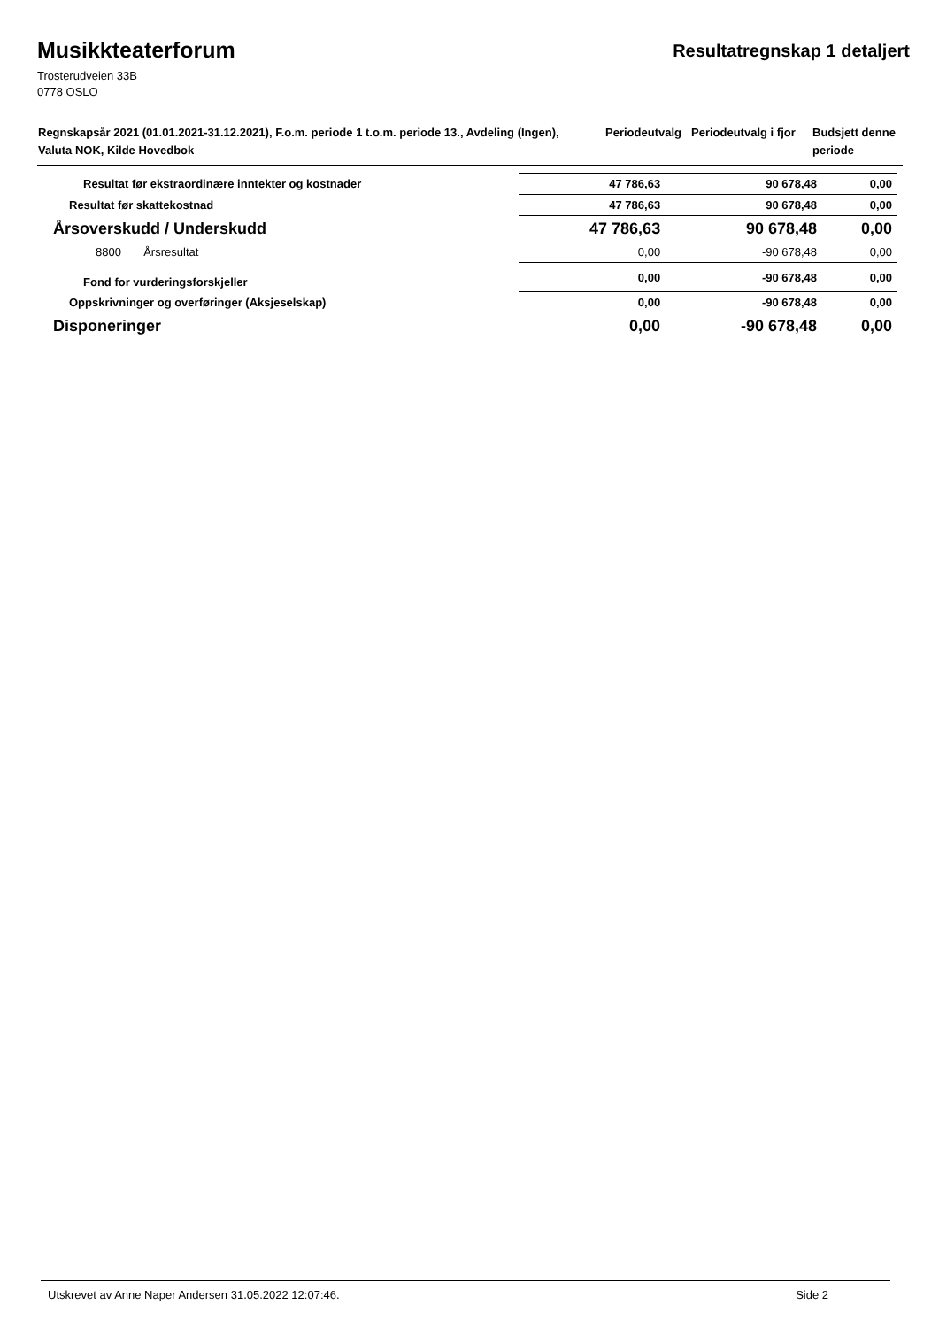Musikkteaterforum
Resultatregnskap 1 detaljert
Trosterudveien 33B
0778 OSLO
| Regnskapsår 2021 (01.01.2021-31.12.2021), F.o.m. periode 1 t.o.m. periode 13., Avdeling (Ingen), Valuta NOK, Kilde Hovedbok | Periodeutvalg | Periodeutvalg i fjor | Budsjett denne periode |
| Resultat før ekstraordinære inntekter og kostnader | 47 786,63 | 90 678,48 | 0,00 |
| Resultat før skattekostnad | 47 786,63 | 90 678,48 | 0,00 |
| Årsoverskudd / Underskudd | 47 786,63 | 90 678,48 | 0,00 |
| 8800 Årsresultat | 0,00 | -90 678,48 | 0,00 |
| Fond for vurderingsforskjeller | 0,00 | -90 678,48 | 0,00 |
| Oppskrivninger og overføringer (Aksjeselskap) | 0,00 | -90 678,48 | 0,00 |
| Disponeringer | 0,00 | -90 678,48 | 0,00 |
Utskrevet av Anne Naper Andersen 31.05.2022 12:07:46. Side 2